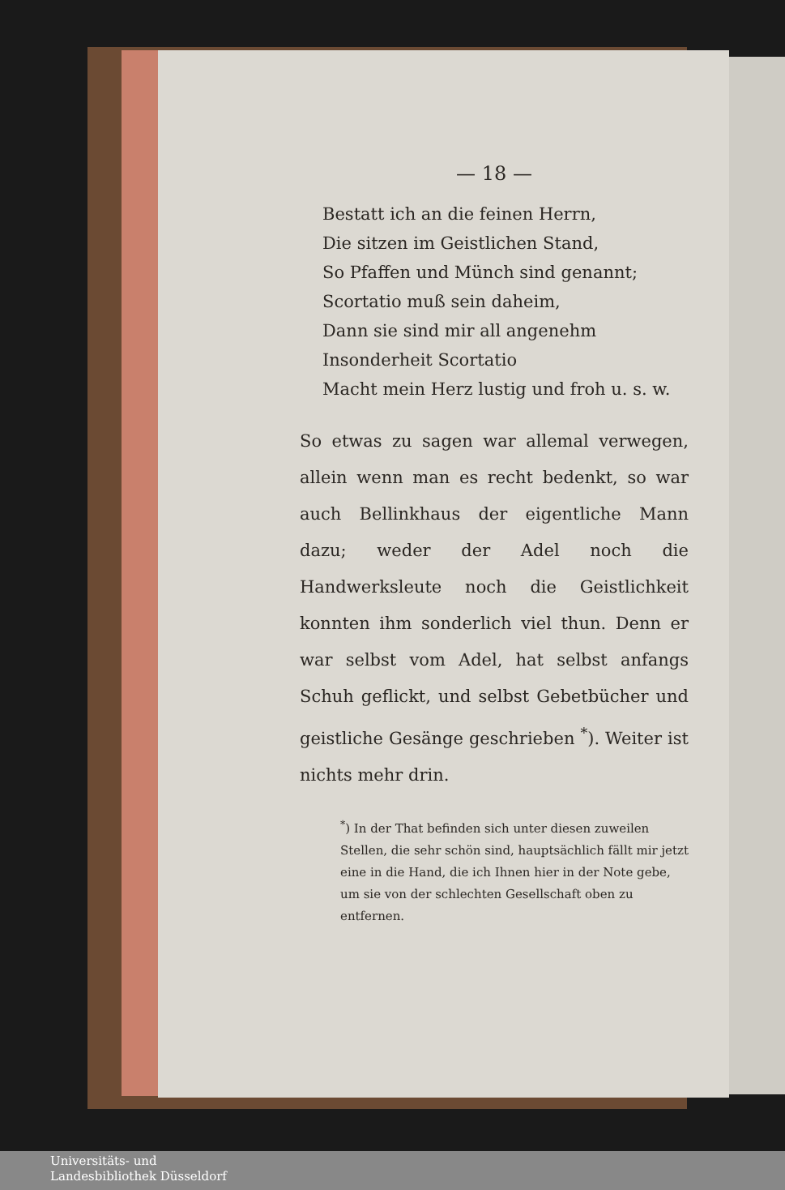— 18 —
Bestatt ich an die feinen Herrn,
Die sitzen im Geistlichen Stand,
So Pfaffen und Münch sind genannt;
Scortatio muß sein daheim,
Dann sie sind mir all angenehm
Insonderheit Scortatio
Macht mein Herz lustig und froh u. s. w.
So etwas zu sagen war allemal verwegen, allein wenn man es recht bedenkt, so war auch Bellinkhaus der eigentliche Mann dazu; weder der Adel noch die Handwerksleute noch die Geistlichkeit konnten ihm sonderlich viel thun. Denn er war selbst vom Adel, hat selbst anfangs Schuh geflickt, und selbst Gebetbücher und geistliche Gesänge geschrieben <sup>*</sup>). Weiter ist nichts mehr drin.
<sup>*</sup>) In der That befinden sich unter diesen zuweilen Stellen, die sehr schön sind, hauptsächlich fällt mir jetzt eine in die Hand, die ich Ihnen hier in der Note gebe, um sie von der schlechten Gesellschaft oben zu entfernen.
Universitäts- und
Landesbibliothek Düsseldorf